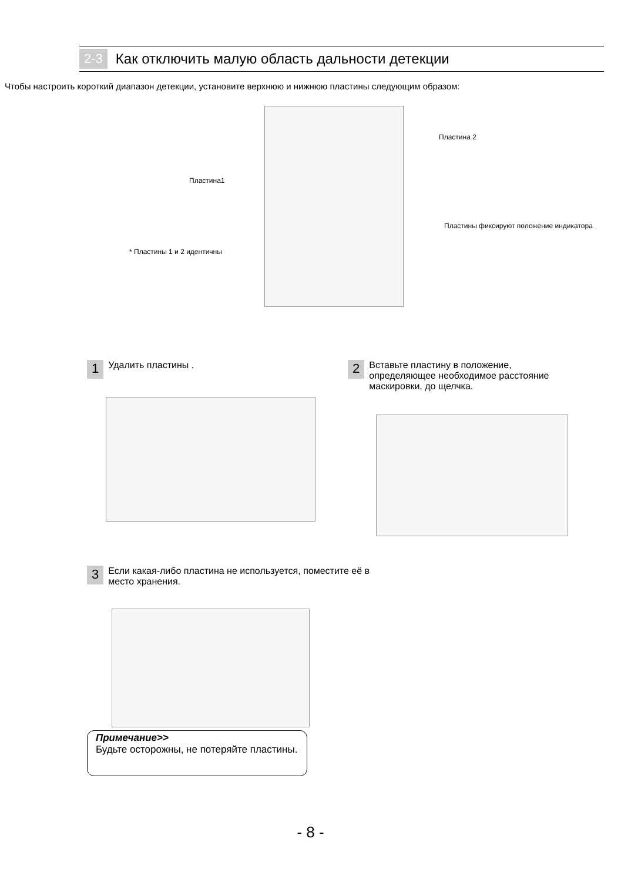2-3 Как отключить малую область дальности детекции
Чтобы настроить короткий диапазон детекции, установите верхнюю и нижнюю пластины следующим образом:
Пластина 2
Пластина1
Пластины фиксируют положение индикатора
* Пластины 1 и 2 идентичны
1 Удалить пластины .
2 Вставьте пластину в положение, определяющее необходимое расстояние маскировки, до щелчка.
3 Если какая-либо пластина не используется, поместите её в место хранения.
Примечание>>
Будьте осторожны, не потеряйте пластины.
- 8 -